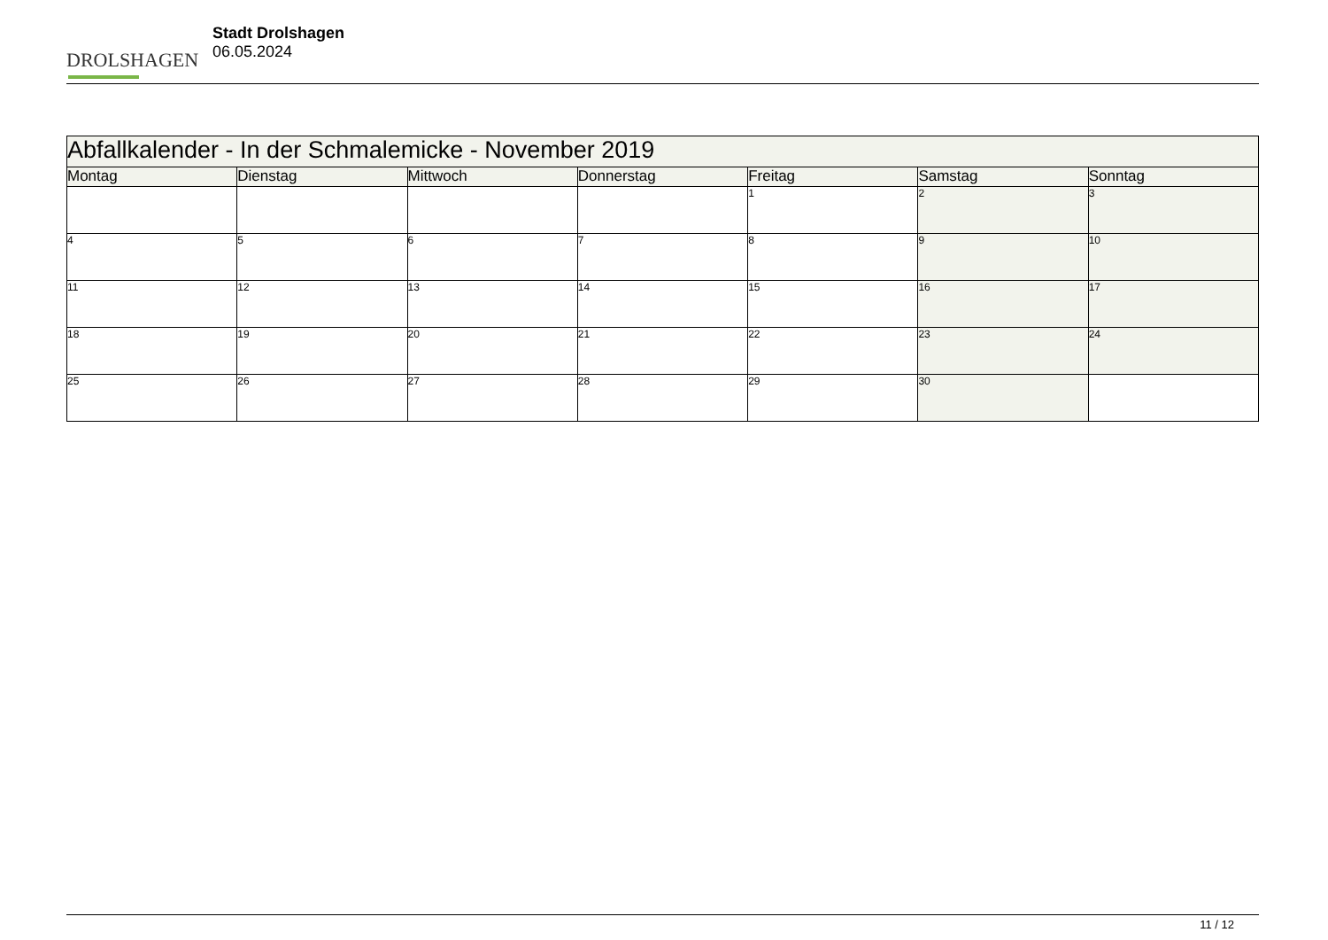DROLSHAGEN
Stadt Drolshagen
06.05.2024
| Abfallkalender - In der Schmalemicke - November 2019 | | | | | | |
| --- | --- | --- | --- | --- | --- | --- |
| Montag | Dienstag | Mittwoch | Donnerstag | Freitag | Samstag | Sonntag |
| | | | | 1 | 2 | 3 |
| 4 | 5 | 6 | 7 | 8 | 9 | 10 |
| 11 | 12 | 13 | 14 | 15 | 16 | 17 |
| 18 | 19 | 20 | 21 | 22 | 23 | 24 |
| 25 | 26 | 27 | 28 | 29 | 30 | |
11 / 12